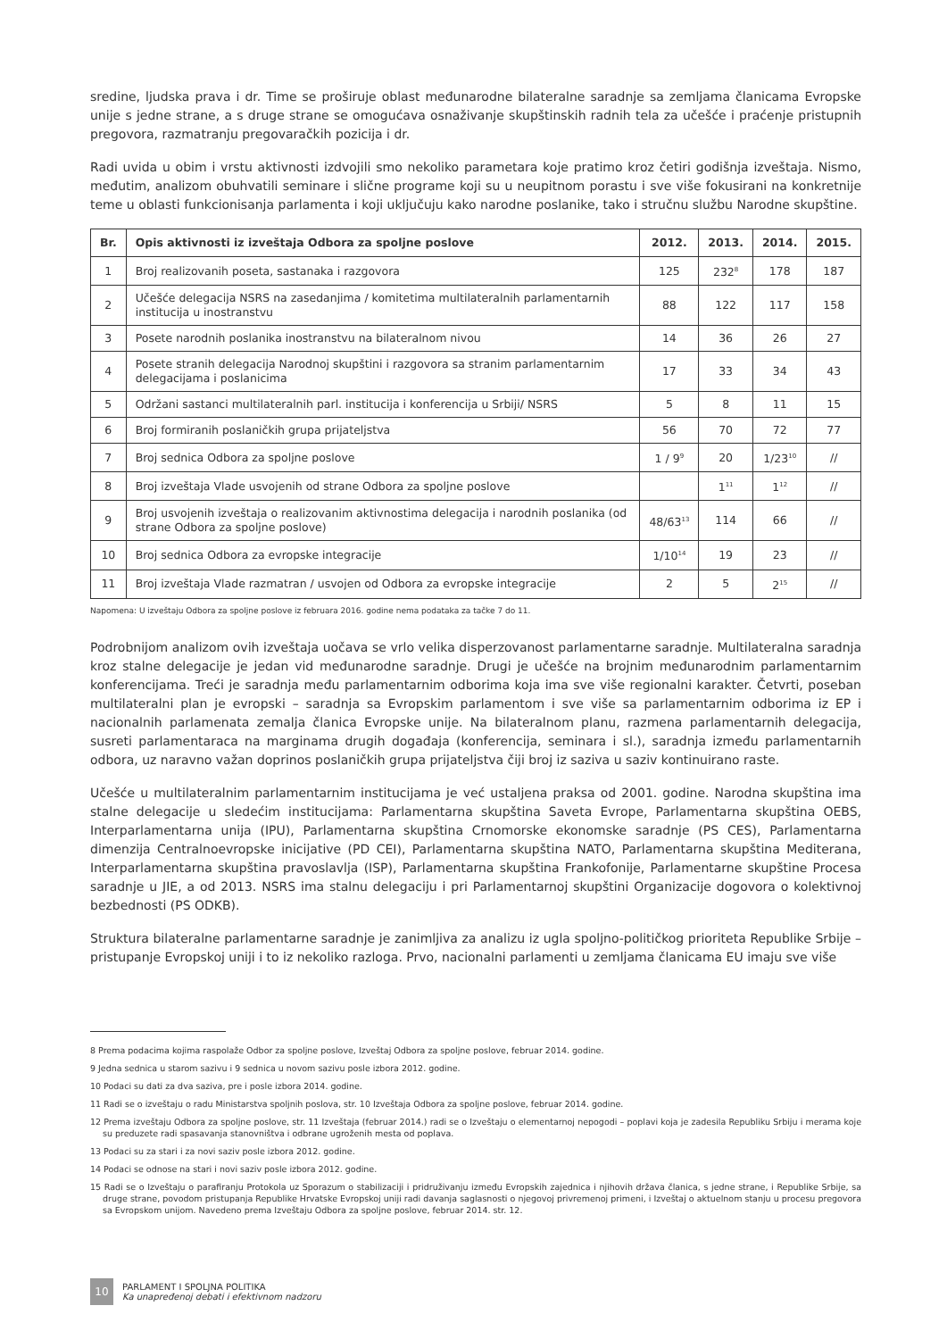sredine, ljudska prava i dr. Time se proširuje oblast međunarodne bilateralne saradnje sa zemljama članicama Evropske unije s jedne strane, a s druge strane se omogućava osnaživanje skupštinskih radnih tela za učešće i praćenje pristupnih pregovora, razmatranju pregovaračkih pozicija i dr.
Radi uvida u obim i vrstu aktivnosti izdvojili smo nekoliko parametara koje pratimo kroz četiri godišnja izveštaja. Nismo, međutim, analizom obuhvatili seminare i slične programe koji su u neupitnom porastu i sve više fokusirani na konkretnije teme u oblasti funkcionisanja parlamenta i koji uključuju kako narodne poslanike, tako i stručnu službu Narodne skupštine.
| Br. | Opis aktivnosti iz izveštaja Odbora za spoljne poslove | 2012. | 2013. | 2014. | 2015. |
| --- | --- | --- | --- | --- | --- |
| 1 | Broj realizovanih poseta, sastanaka i razgovora | 125 | 232<sup>8</sup> | 178 | 187 |
| 2 | Učešće delegacija NSRS na zasedanjima / komitetima multilateralnih parlamentarnih institucija u inostranstvu | 88 | 122 | 117 | 158 |
| 3 | Posete narodnih poslanika inostranstvu na bilateralnom nivou | 14 | 36 | 26 | 27 |
| 4 | Posete stranih delegacija Narodnoj skupštini i razgovora sa stranim parlamentarnim delegacijama i poslanicima | 17 | 33 | 34 | 43 |
| 5 | Održani sastanci multilateralnih parl. institucija i konferencija u Srbiji/ NSRS | 5 | 8 | 11 | 15 |
| 6 | Broj formiranih poslaničkih grupa prijateljstva | 56 | 70 | 72 | 77 |
| 7 | Broj sednica Odbora za spoljne poslove | 1 / 9<sup>9</sup> | 20 | 1/23<sup>10</sup> | // |
| 8 | Broj izveštaja Vlade usvojenih od strane Odbora za spoljne poslove | | 1<sup>11</sup> | 1<sup>12</sup> | // |
| 9 | Broj usvojenih izveštaja o realizovanim aktivnostima delegacija i narodnih poslanika (od strane Odbora za spoljne poslove) | 48/63<sup>13</sup> | 114 | 66 | // |
| 10 | Broj sednica Odbora za evropske integracije | 1/10<sup>14</sup> | 19 | 23 | // |
| 11 | Broj izveštaja Vlade razmatran / usvojen od Odbora za evropske integracije | 2 | 5 | 2<sup>15</sup> | // |
Napomena: U izveštaju Odbora za spoljne poslove iz februara 2016. godine nema podataka za tačke 7 do 11.
Podrobnijom analizom ovih izveštaja uočava se vrlo velika disperzovanost parlamentarne saradnje. Multilateralna saradnja kroz stalne delegacije je jedan vid međunarodne saradnje. Drugi je učešće na brojnim međunarodnim parlamentarnim konferencijama. Treći je saradnja među parlamentarnim odborima koja ima sve više regionalni karakter. Četvrti, poseban multilateralni plan je evropski – saradnja sa Evropskim parlamentom i sve više sa parlamentarnim odborima iz EP i nacionalnih parlamenata zemalja članica Evropske unije. Na bilateralnom planu, razmena parlamentarnih delegacija, susreti parlamentaraca na marginama drugih događaja (konferencija, seminara i sl.), saradnja između parlamentarnih odbora, uz naravno važan doprinos poslaničkih grupa prijateljstva čiji broj iz saziva u saziv kontinuirano raste.
Učešće u multilateralnim parlamentarnim institucijama je već ustaljena praksa od 2001. godine. Narodna skupština ima stalne delegacije u sledećim institucijama: Parlamentarna skupština Saveta Evrope, Parlamentarna skupština OEBS, Interparlamentarna unija (IPU), Parlamentarna skupština Crnomorske ekonomske saradnje (PS CES), Parlamentarna dimenzija Centralnoevropske inicijative (PD CEI), Parlamentarna skupština NATO, Parlamentarna skupština Mediterana, Interparlamentarna skupština pravoslavlja (ISP), Parlamentarna skupština Frankofonije, Parlamentarne skupštine Procesa saradnje u JIE, a od 2013. NSRS ima stalnu delegaciju i pri Parlamentarnoj skupštini Organizacije dogovora o kolektivnoj bezbednosti (PS ODKB).
Struktura bilateralne parlamentarne saradnje je zanimljiva za analizu iz ugla spoljno-političkog prioriteta Republike Srbije – pristupanje Evropskoj uniji i to iz nekoliko razloga. Prvo, nacionalni parlamenti u zemljama članicama EU imaju sve više
8 Prema podacima kojima raspolaže Odbor za spoljne poslove, Izveštaj Odbora za spoljne poslove, februar 2014. godine.
9 Jedna sednica u starom sazivu i 9 sednica u novom sazivu posle izbora 2012. godine.
10 Podaci su dati za dva saziva, pre i posle izbora 2014. godine.
11 Radi se o izveštaju o radu Ministarstva spoljnih poslova, str. 10 Izveštaja Odbora za spoljne poslove, februar 2014. godine.
12 Prema izveštaju Odbora za spoljne poslove, str. 11 Izveštaja (februar 2014.) radi se o Izveštaju o elementarnoj nepogodi – poplavi koja je zadesila Republiku Srbiju i merama koje su preduzete radi spasavanja stanovništva i odbrane ugroženih mesta od poplava.
13 Podaci su za stari i za novi saziv posle izbora 2012. godine.
14 Podaci se odnose na stari i novi saziv posle izbora 2012. godine.
15 Radi se o Izveštaju o parafiranju Protokola uz Sporazum o stabilizaciji i pridruživanju između Evropskih zajednica i njihovih država članica, s jedne strane, i Republike Srbije, sa druge strane, povodom pristupanja Republike Hrvatske Evropskoj uniji radi davanja saglasnosti o njegovoj privremenoj primeni, i Izveštaj o aktuelnom stanju u procesu pregovora sa Evropskom unijom. Navedeno prema Izveštaju Odbora za spoljne poslove, februar 2014. str. 12.
10
PARLAMENT I SPOLJNA POLITIKA
Ka unapređenoj debati i efektivnom nadzoru